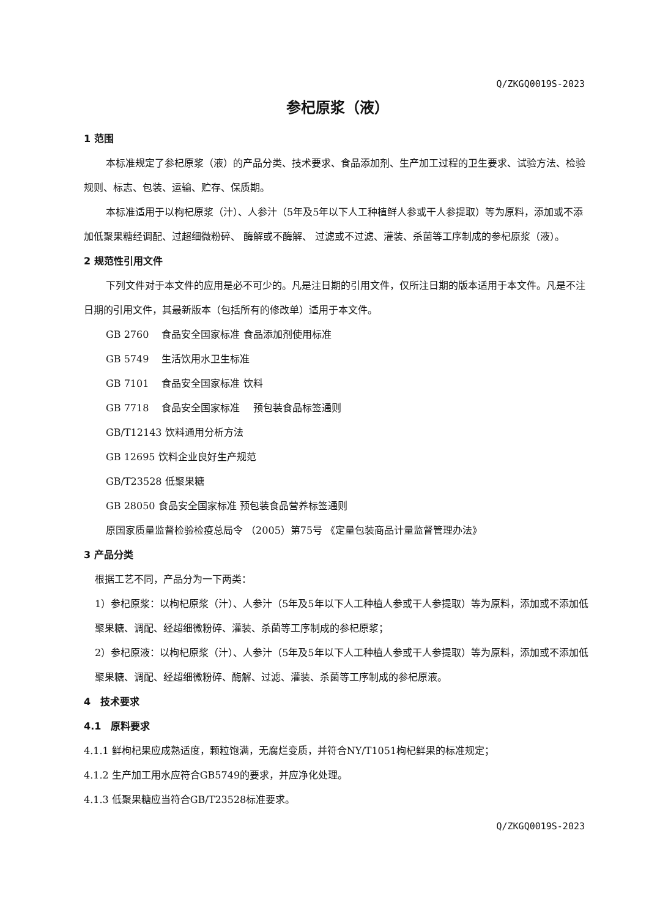Q/ZKGQ0019S-2023
参杞原浆（液）
1 范围
本标准规定了参杞原浆（液）的产品分类、技术要求、食品添加剂、生产加工过程的卫生要求、试验方法、检验规则、标志、包装、运输、贮存、保质期。
本标准适用于以枸杞原浆（汁）、人参汁（5年及5年以下人工种植鲜人参或干人参提取）等为原料，添加或不添加低聚果糖经调配、过超细微粉碎、 酶解或不酶解、 过滤或不过滤、灌装、杀菌等工序制成的参杞原浆（液）。
2 规范性引用文件
下列文件对于本文件的应用是必不可少的。凡是注日期的引用文件，仅所注日期的版本适用于本文件。凡是不注日期的引用文件，其最新版本（包括所有的修改单）适用于本文件。
GB 2760　 食品安全国家标准 食品添加剂使用标准
GB 5749　 生活饮用水卫生标准
GB 7101　 食品安全国家标准 饮料
GB 7718　 食品安全国家标准　 预包装食品标签通则
GB/T12143 饮料通用分析方法
GB 12695 饮料企业良好生产规范
GB/T23528 低聚果糖
GB 28050 食品安全国家标准 预包装食品营养标签通则
原国家质量监督检验检疫总局令 （2005）第75号 《定量包装商品计量监督管理办法》
3 产品分类
根据工艺不同，产品分为一下两类：
1）参杞原浆：以枸杞原浆（汁）、人参汁（5年及5年以下人工种植人参或干人参提取）等为原料，添加或不添加低聚果糖、调配、经超细微粉碎、灌装、杀菌等工序制成的参杞原浆；
2）参杞原液：以枸杞原浆（汁）、人参汁（5年及5年以下人工种植人参或干人参提取）等为原料，添加或不添加低聚果糖、调配、经超细微粉碎、酶解、过滤、灌装、杀菌等工序制成的参杞原液。
4　技术要求
4.1　原料要求
4.1.1 鲜枸杞果应成熟适度，颗粒饱满，无腐烂变质，并符合NY/T1051枸杞鲜果的标准规定；
4.1.2 生产加工用水应符合GB5749的要求，并应净化处理。
4.1.3 低聚果糖应当符合GB/T23528标准要求。
Q/ZKGQ0019S-2023